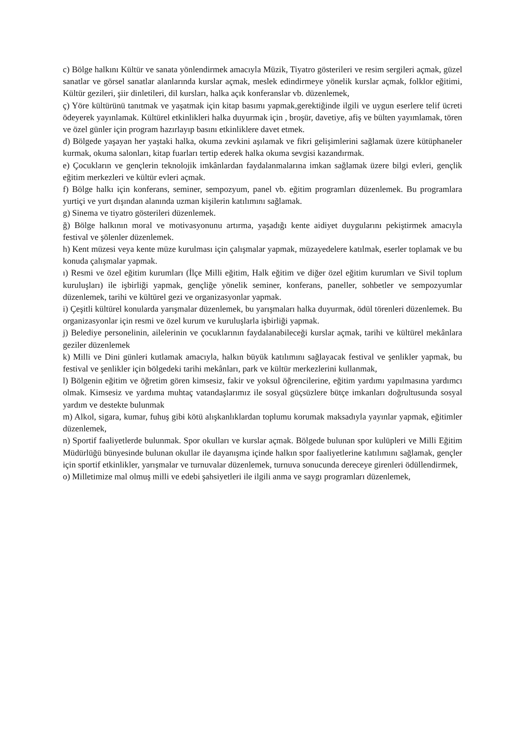c) Bölge halkını Kültür ve sanata yönlendirmek amacıyla Müzik, Tiyatro gösterileri ve resim sergileri açmak, güzel sanatlar ve görsel sanatlar alanlarında kurslar açmak, meslek edindirmeye yönelik kurslar açmak, folklor eğitimi, Kültür gezileri, şiir dinletileri, dil kursları, halka açık konferanslar vb. düzenlemek,
ç) Yöre kültürünü tanıtmak ve yaşatmak için kitap basımı yapmak,gerektiğinde ilgili ve uygun eserlere telif ücreti ödeyerek yayınlamak. Kültürel etkinlikleri halka duyurmak için , broşür, davetiye, afiş ve bülten yayımlamak, tören ve özel günler için program hazırlayıp basını etkinliklere davet etmek.
d) Bölgede yaşayan her yaştaki halka, okuma zevkini aşılamak ve fikri gelişimlerini sağlamak üzere kütüphaneler kurmak, okuma salonları, kitap fuarları tertip ederek halka okuma sevgisi kazandırmak.
e) Çocukların ve gençlerin teknolojik imkânlardan faydalanmalarına imkan sağlamak üzere bilgi evleri, gençlik eğitim merkezleri ve kültür evleri açmak.
f) Bölge halkı için konferans, seminer, sempozyum, panel vb. eğitim programları düzenlemek. Bu programlara yurtiçi ve yurt dışından alanında uzman kişilerin katılımını sağlamak.
g) Sinema ve tiyatro gösterileri düzenlemek.
ğ) Bölge halkının moral ve motivasyonunu artırma, yaşadığı kente aidiyet duygularını pekiştirmek amacıyla festival ve şölenler düzenlemek.
h) Kent müzesi veya kente müze kurulması için çalışmalar yapmak, müzayedelere katılmak, eserler toplamak ve bu konuda çalışmalar yapmak.
ı) Resmi ve özel eğitim kurumları (İlçe Milli eğitim, Halk eğitim ve diğer özel eğitim kurumları ve Sivil toplum kuruluşları) ile işbirliği yapmak, gençliğe yönelik seminer, konferans, paneller, sohbetler ve sempozyumlar düzenlemek, tarihi ve kültürel gezi ve organizasyonlar yapmak.
i) Çeşitli kültürel konularda yarışmalar düzenlemek, bu yarışmaları halka duyurmak, ödül törenleri düzenlemek. Bu organizasyonlar için resmi ve özel kurum ve kuruluşlarla işbirliği yapmak.
j) Belediye personelinin, ailelerinin ve çocuklarının faydalanabileceği kurslar açmak, tarihi ve kültürel mekânlara geziler düzenlemek
k) Milli ve Dini günleri kutlamak amacıyla, halkın büyük katılımını sağlayacak festival ve şenlikler yapmak, bu festival ve şenlikler için bölgedeki tarihi mekânları, park ve kültür merkezlerini kullanmak,
l) Bölgenin eğitim ve öğretim gören kimsesiz, fakir ve yoksul öğrencilerine, eğitim yardımı yapılmasına yardımcı olmak. Kimsesiz ve yardıma muhtaç vatandaşlarımız ile sosyal güçsüzlere bütçe imkanları doğrultusunda sosyal yardım ve destekte bulunmak
m) Alkol, sigara, kumar, fuhuş gibi kötü alışkanlıklardan toplumu korumak maksadıyla yayınlar yapmak, eğitimler düzenlemek,
n) Sportif faaliyetlerde bulunmak. Spor okulları ve kurslar açmak. Bölgede bulunan spor kulüpleri ve Milli Eğitim Müdürlüğü bünyesinde bulunan okullar ile dayanışma içinde halkın spor faaliyetlerine katılımını sağlamak, gençler için sportif etkinlikler, yarışmalar ve turnuvalar düzenlemek, turnuva sonucunda dereceye girenleri ödüllendirmek,
o) Milletimize mal olmuş milli ve edebi şahsiyetleri ile ilgili anma ve saygı programları düzenlemek,